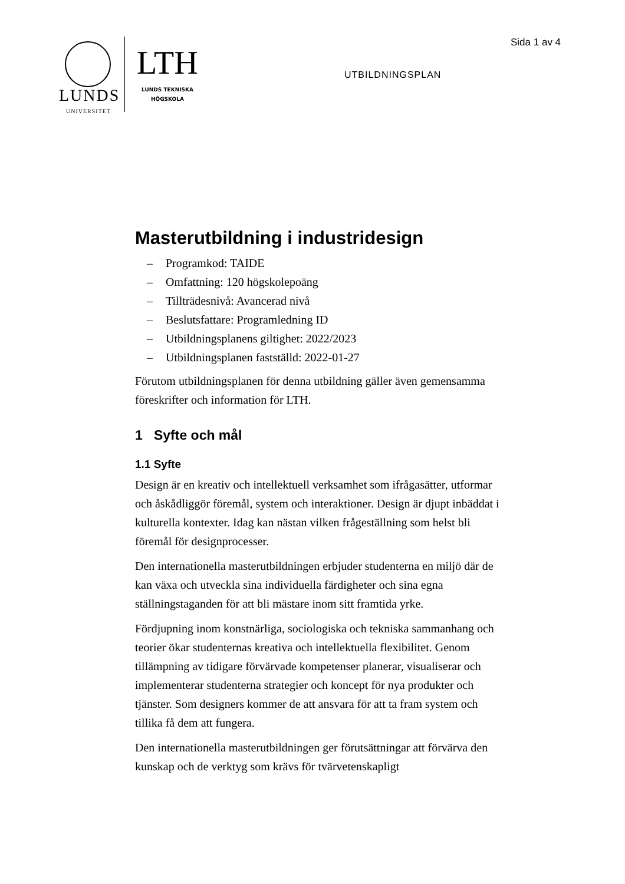LUNDS
UNIVERSITET
LTH
LUNDS TEKNISKA HÖGSKOLA
UTBILDNINGSPLAN
Sida 1 av 4
Masterutbildning i industridesign
– Programkod: TAIDE
– Omfattning: 120 högskolepoäng
– Tillträdesnivå: Avancerad nivå
– Beslutsfattare: Programledning ID
– Utbildningsplanens giltighet: 2022/2023
– Utbildningsplanen fastställd: 2022-01-27
Förutom utbildningsplanen för denna utbildning gäller även gemensamma föreskrifter och information för LTH.
1 Syfte och mål
1.1 Syfte
Design är en kreativ och intellektuell verksamhet som ifrågasätter, utformar och åskådliggör föremål, system och interaktioner. Design är djupt inbäddat i kulturella kontexter. Idag kan nästan vilken frågeställning som helst bli föremål för designprocesser.
Den internationella masterutbildningen erbjuder studenterna en miljö där de kan växa och utveckla sina individuella färdigheter och sina egna ställningstaganden för att bli mästare inom sitt framtida yrke.
Fördjupning inom konstnärliga, sociologiska och tekniska sammanhang och teorier ökar studenternas kreativa och intellektuella flexibilitet. Genom tillämpning av tidigare förvärvade kompetenser planerar, visualiserar och implementerar studenterna strategier och koncept för nya produkter och tjänster. Som designers kommer de att ansvara för att ta fram system och tillika få dem att fungera.
Den internationella masterutbildningen ger förutsättningar att förvärva den kunskap och de verktyg som krävs för tvärvetenskapligt